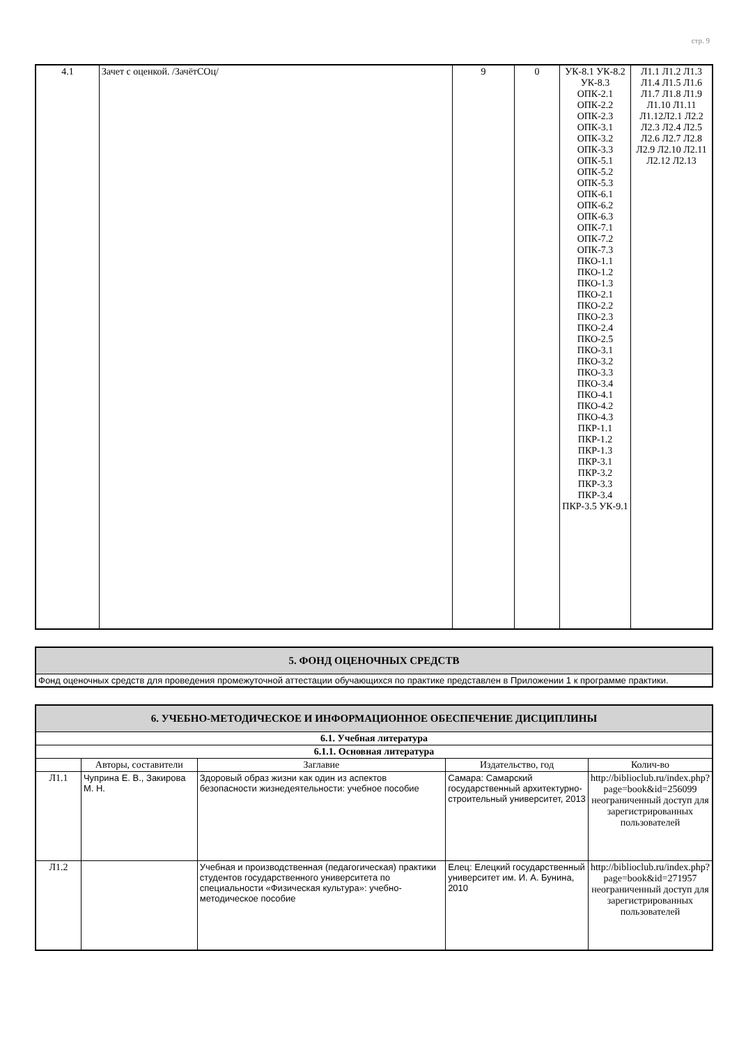стр. 9
| 4.1 | Зачет с оценкой. /ЗачётСОц/ | 9 | 0 | УК-8.1 УК-8.2 УК-8.3 ОПК-2.1 ОПК-2.2 ОПК-2.3 ОПК-3.1 ОПК-3.2 ОПК-3.3 ОПК-5.1 ОПК-5.2 ОПК-5.3 ОПК-6.1 ОПК-6.2 ОПК-6.3 ОПК-7.1 ОПК-7.2 ОПК-7.3 ПКО-1.1 ПКО-1.2 ПКО-1.3 ПКО-2.1 ПКО-2.2 ПКО-2.3 ПКО-2.4 ПКО-2.5 ПКО-3.1 ПКО-3.2 ПКО-3.3 ПКО-3.4 ПКО-4.1 ПКО-4.2 ПКО-4.3 ПКР-1.1 ПКР-1.2 ПКР-1.3 ПКР-3.1 ПКР-3.2 ПКР-3.3 ПКР-3.4 ПКР-3.5 УК-9.1 | Л1.1 Л1.2 Л1.3 Л1.4 Л1.5 Л1.6 Л1.7 Л1.8 Л1.9 Л1.10 Л1.11 Л1.12Л2.1 Л2.2 Л2.3 Л2.4 Л2.5 Л2.6 Л2.7 Л2.8 Л2.9 Л2.10 Л2.11 Л2.12 Л2.13 |
| 5. ФОНД ОЦЕНОЧНЫХ СРЕДСТВ |
| Фонд оценочных средств для проведения промежуточной аттестации обучающихся по практике представлен в Приложении 1 к программе практики. |
| 6. УЧЕБНО-МЕТОДИЧЕСКОЕ И ИНФОРМАЦИОННОЕ ОБЕСПЕЧЕНИЕ ДИСЦИПЛИНЫ | | | | |
| 6.1. Учебная литература | | | | |
| 6.1.1. Основная литература | | | | |
| | Авторы, составители | Заглавие | Издательство, год | Колич-во |
| Л1.1 | Чуприна Е. В., Закирова М. Н. | Здоровый образ жизни как один из аспектов безопасности жизнедеятельности: учебное пособие | Самара: Самарский государственный архитектурно-строительный университет, 2013 | http://biblioclub.ru/index.php? page=book&id=256099 неограниченный доступ для зарегистрированных пользователей |
| Л1.2 | | Учебная и производственная (педагогическая) практики студентов государственного университета по специальности «Физическая культура»: учебно-методическое пособие | Елец: Елецкий государственный университет им. И. А. Бунина, 2010 | http://biblioclub.ru/index.php? page=book&id=271957 неограниченный доступ для зарегистрированных пользователей |